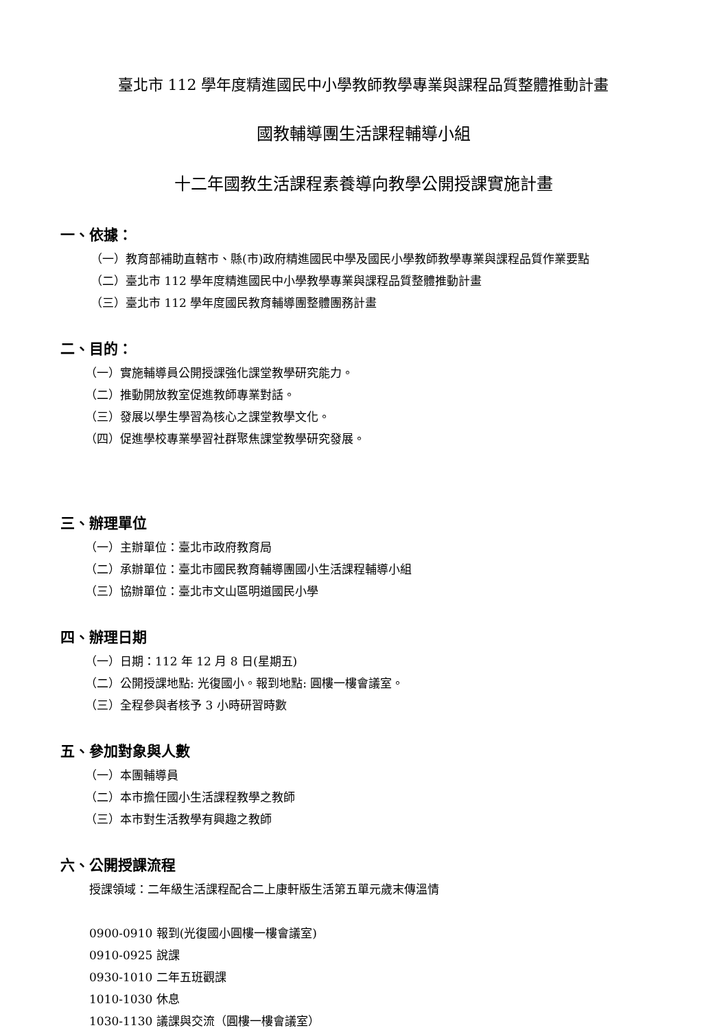臺北市 112 學年度精進國民中小學教師教學專業與課程品質整體推動計畫
國教輔導團生活課程輔導小組
十二年國教生活課程素養導向教學公開授課實施計畫
一、依據：
（一）教育部補助直轄市、縣(市)政府精進國民中學及國民小學教師教學專業與課程品質作業要點
（二）臺北市 112 學年度精進國民中小學教學專業與課程品質整體推動計畫
（三）臺北市 112 學年度國民教育輔導團整體團務計畫
二、目的：
（一）實施輔導員公開授課強化課堂教學研究能力。
（二）推動開放教室促進教師專業對話。
（三）發展以學生學習為核心之課堂教學文化。
（四）促進學校專業學習社群聚焦課堂教學研究發展。
三、辦理單位
（一）主辦單位：臺北市政府教育局
（二）承辦單位：臺北市國民教育輔導團國小生活課程輔導小組
（三）協辦單位：臺北市文山區明道國民小學
四、辦理日期
（一）日期：112 年 12 月 8 日(星期五)
（二）公開授課地點: 光復國小。報到地點: 圓樓一樓會議室。
（三）全程參與者核予 3 小時研習時數
五、參加對象與人數
（一）本團輔導員
（二）本市擔任國小生活課程教學之教師
（三）本市對生活教學有興趣之教師
六、公開授課流程
授課領域：二年級生活課程配合二上康軒版生活第五單元歲末傳溫情
0900-0910 報到(光復國小圓樓一樓會議室)
0910-0925 說課
0930-1010 二年五班觀課
1010-1030 休息
1030-1130 議課與交流（圓樓一樓會議室）